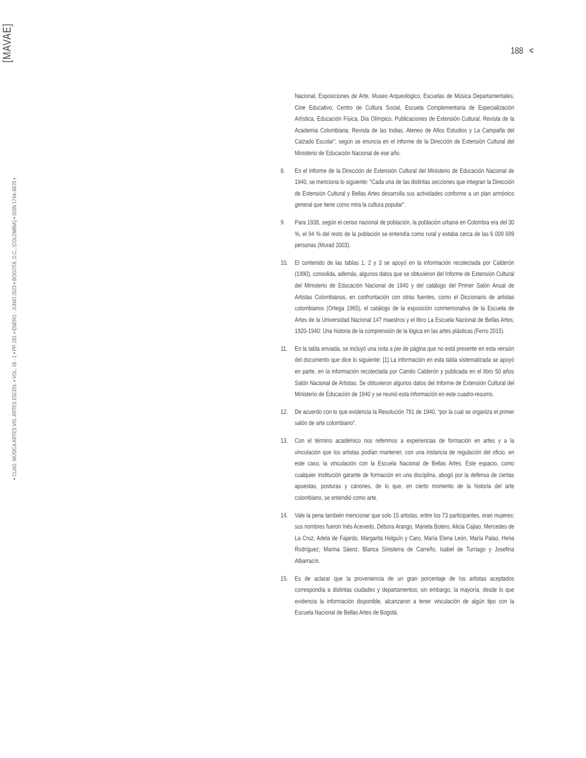[MAVAE]
▪ CUAD. MÚSICA ARTES VIS. ARTES ESCÉN. ▪ VOL. 18 - 1 ▪ PP. 261 ▪ ENERO - JUNIO 2023 ▪ BOGOTÁ, D.C., (COLOMBIA) ▪ ISSN 1794–6670 ▪
188 <
Nacional, Exposiciones de Arte, Museo Arqueológico, Escuelas de Música Departamentales, Cine Educativo, Centro de Cultura Social, Escuela Complementaria de Especialización Artística, Educación Física, Día Olímpico, Publicaciones de Extensión Cultural, Revista de la Academia Colombiana, Revista de las Indias, Ateneo de Altos Estudios y La Campaña del Calzado Escolar”, según se enuncia en el informe de la Dirección de Extensión Cultural del Ministerio de Educación Nacional de ese año.
8. En el informe de la Dirección de Extensión Cultural del Ministerio de Educación Nacional de 1940, se menciona lo siguiente: “Cada una de las distintas secciones que integran la Dirección de Extensión Cultural y Bellas Artes desarrolla sus actividades conforme a un plan armónico general que tiene como mira la cultura popular”.
9. Para 1938, según el censo nacional de población, la población urbana en Colombia era del 30 %, el 94 % del resto de la población se entendía como rural y estaba cerca de las 6 009 699 personas (Murad 2003).
10. El contenido de las tablas 1, 2 y 3 se apoyó en la información recolectada por Calderón (1990), consolida, además, algunos datos que se obtuvieron del Informe de Extensión Cultural del Ministerio de Educación Nacional de 1940 y del catálogo del Primer Salón Anual de Artistas Colombianos, en confrontación con otras fuentes, como el Diccionario de artistas colombianos (Ortega 1965), el catálogo de la exposición conmemorativa de la Escuela de Artes de la Universidad Nacional 147 maestros y el libro La Escuela Nacional de Bellas Artes, 1920-1940: Una historia de la comprensión de la lógica en las artes plásticas (Ferro 2015).
11. En la tabla enviada, se incluyó una nota a pie de página que no está presente en esta versión del documento que dice lo siguiente: [1] La información en esta tabla sistematizada se apoyó en parte, en la información recolectada por Camilo Calderón y publicada en el libro 50 años Salón Nacional de Artistas. Se obtuvieron algunos datos del Informe de Extensión Cultural del Ministerio de Educación de 1940 y se reunió esta información en este cuadro-resumo.
12. De acuerdo con lo que evidencia la Resolución 791 de 1940, “por la cual se organiza el primer salón de arte colombiano”.
13. Con el término académico nos referimos a experiencias de formación en artes y a la vinculación que los artistas podían mantener, con una instancia de regulación del oficio, en este caso, la vinculación con la Escuela Nacional de Bellas Artes. Este espacio, como cualquier institución garante de formación en una disciplina, abogó por la defensa de ciertas apuestas, posturas y cánones, de lo que, en cierto momento de la historia del arte colombiano, se entendió como arte.
14. Vale la pena también mencionar que solo 15 artistas, entre los 73 participantes, eran mujeres; sus nombres fueron Inés Acevedo, Débora Arango, Marieta Botero, Alicia Cajiao, Mercedes de La Cruz, Adela de Fajardo, Margarita Holguín y Caro, María Elena León, María Palao, Hena Rodríguez, Marina Sáenz, Blanca Sinisterra de Carreño, Isabel de Turriago y Josefina Albarracín.
15. Es de aclarar que la proveniencia de un gran porcentaje de los artistas aceptados correspondía a distintas ciudades y departamentos; sin embargo, la mayoría, desde lo que evidencia la información disponible, alcanzaron a tener vinculación de algún tipo con la Escuela Nacional de Bellas Artes de Bogotá.